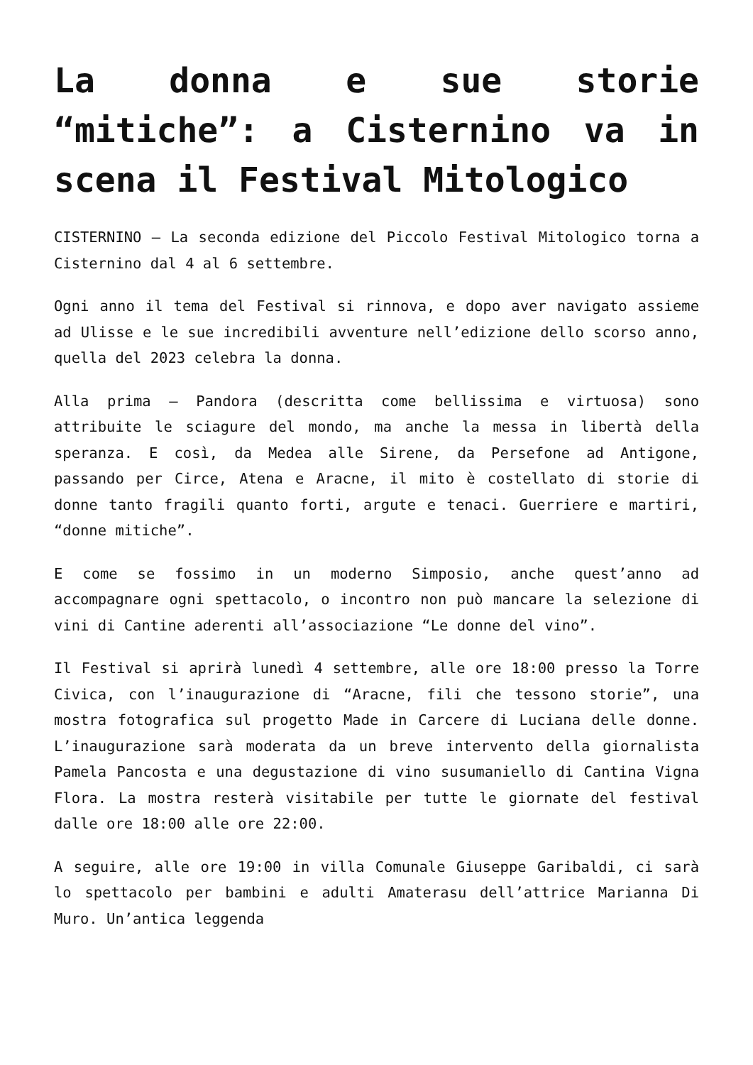La donna e sue storie “mitiche”: a Cisternino va in scena il Festival Mitologico
CISTERNINO – La seconda edizione del Piccolo Festival Mitologico torna a Cisternino dal 4 al 6 settembre.
Ogni anno il tema del Festival si rinnova, e dopo aver navigato assieme ad Ulisse e le sue incredibili avventure nell’edizione dello scorso anno, quella del 2023 celebra la donna.
Alla prima – Pandora (descritta come bellissima e virtuosa) sono attribuite le sciagure del mondo, ma anche la messa in libertà della speranza. E così, da Medea alle Sirene, da Persefone ad Antigone, passando per Circe, Atena e Aracne, il mito è costellato di storie di donne tanto fragili quanto forti, argute e tenaci. Guerriere e martiri, “donne mitiche”.
E come se fossimo in un moderno Simposio, anche quest’anno ad accompagnare ogni spettacolo, o incontro non può mancare la selezione di vini di Cantine aderenti all’associazione “Le donne del vino”.
Il Festival si aprirà lunedì 4 settembre, alle ore 18:00 presso la Torre Civica, con l’inaugurazione di “Aracne, fili che tessono storie”, una mostra fotografica sul progetto Made in Carcere di Luciana delle donne. L’inaugurazione sarà moderata da un breve intervento della giornalista Pamela Pancosta e una degustazione di vino susumaniello di Cantina Vigna Flora. La mostra resterà visitabile per tutte le giornate del festival dalle ore 18:00 alle ore 22:00.
A seguire, alle ore 19:00 in villa Comunale Giuseppe Garibaldi, ci sarà lo spettacolo per bambini e adulti Amaterasu dell’attrice Marianna Di Muro. Un’antica leggenda